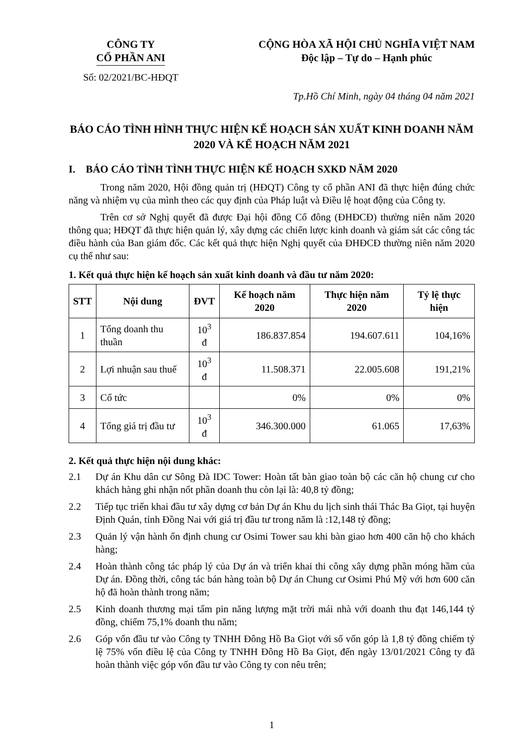CÔNG TY
CỔ PHẦN ANI
Số: 02/2021/BC-HĐQT
CỘNG HÒA XÃ HỘI CHỦ NGHĨA VIỆT NAM
Độc lập – Tự do – Hạnh phúc
Tp.Hồ Chí Minh, ngày 04 tháng 04 năm 2021
BÁO CÁO TÌNH HÌNH THỰC HIỆN KẾ HOẠCH SẢN XUẤT KINH DOANH NĂM 2020 VÀ KẾ HOẠCH NĂM 2021
I. BÁO CÁO TÌNH TÌNH THỰC HIỆN KẾ HOẠCH SXKD NĂM 2020
Trong năm 2020, Hội đồng quản trị (HĐQT) Công ty cổ phần ANI đã thực hiện đúng chức năng và nhiệm vụ của mình theo các quy định của Pháp luật và Điều lệ hoạt động của Công ty.
Trên cơ sở Nghị quyết đã được Đại hội đồng Cổ đông (ĐHĐCĐ) thường niên năm 2020 thông qua; HĐQT đã thực hiện quản lý, xây dựng các chiến lược kinh doanh và giám sát các công tác điều hành của Ban giám đốc. Các kết quả thực hiện Nghị quyết của ĐHĐCĐ thường niên năm 2020 cụ thể như sau:
1. Kết quả thực hiện kế hoạch sản xuất kinh doanh và đầu tư năm 2020:
| STT | Nội dung | ĐVT | Kế hoạch năm 2020 | Thực hiện năm 2020 | Tỷ lệ thực hiện |
| --- | --- | --- | --- | --- | --- |
| 1 | Tổng doanh thu thuần | 10<sup>3</sup> đ | 186.837.854 | 194.607.611 | 104,16% |
| 2 | Lợi nhuận sau thuế | 10<sup>3</sup> đ | 11.508.371 | 22.005.608 | 191,21% |
| 3 | Cổ tức | | 0% | 0% | 0% |
| 4 | Tổng giá trị đầu tư | 10<sup>3</sup> đ | 346.300.000 | 61.065 | 17,63% |
2. Kết quả thực hiện nội dung khác:
2.1 Dự án Khu dân cư Sông Đà IDC Tower: Hoàn tất bàn giao toàn bộ các căn hộ chung cư cho khách hàng ghi nhận nốt phần doanh thu còn lại là: 40,8 tỷ đồng;
2.2 Tiếp tục triển khai đầu tư xây dựng cơ bản Dự án Khu du lịch sinh thái Thác Ba Giọt, tại huyện Định Quán, tỉnh Đồng Nai với giá trị đầu tư trong năm là :12,148 tỷ đồng;
2.3 Quản lý vận hành ổn định chung cư Osimi Tower sau khi bàn giao hơn 400 căn hộ cho khách hàng;
2.4 Hoàn thành công tác pháp lý của Dự án và triển khai thi công xây dựng phần móng hầm của Dự án. Đồng thời, công tác bán hàng toàn bộ Dự án Chung cư Osimi Phú Mỹ với hơn 600 căn hộ đã hoàn thành trong năm;
2.5 Kinh doanh thương mại tấm pin năng lượng mặt trời mái nhà với doanh thu đạt 146,144 tỷ đồng, chiếm 75,1% doanh thu năm;
2.6 Góp vốn đầu tư vào Công ty TNHH Đông Hồ Ba Giọt với số vốn góp là 1,8 tỷ đồng chiếm tỷ lệ 75% vốn điều lệ của Công ty TNHH Đông Hồ Ba Giọt, đến ngày 13/01/2021 Công ty đã hoàn thành việc góp vốn đầu tư vào Công ty con nêu trên;
1